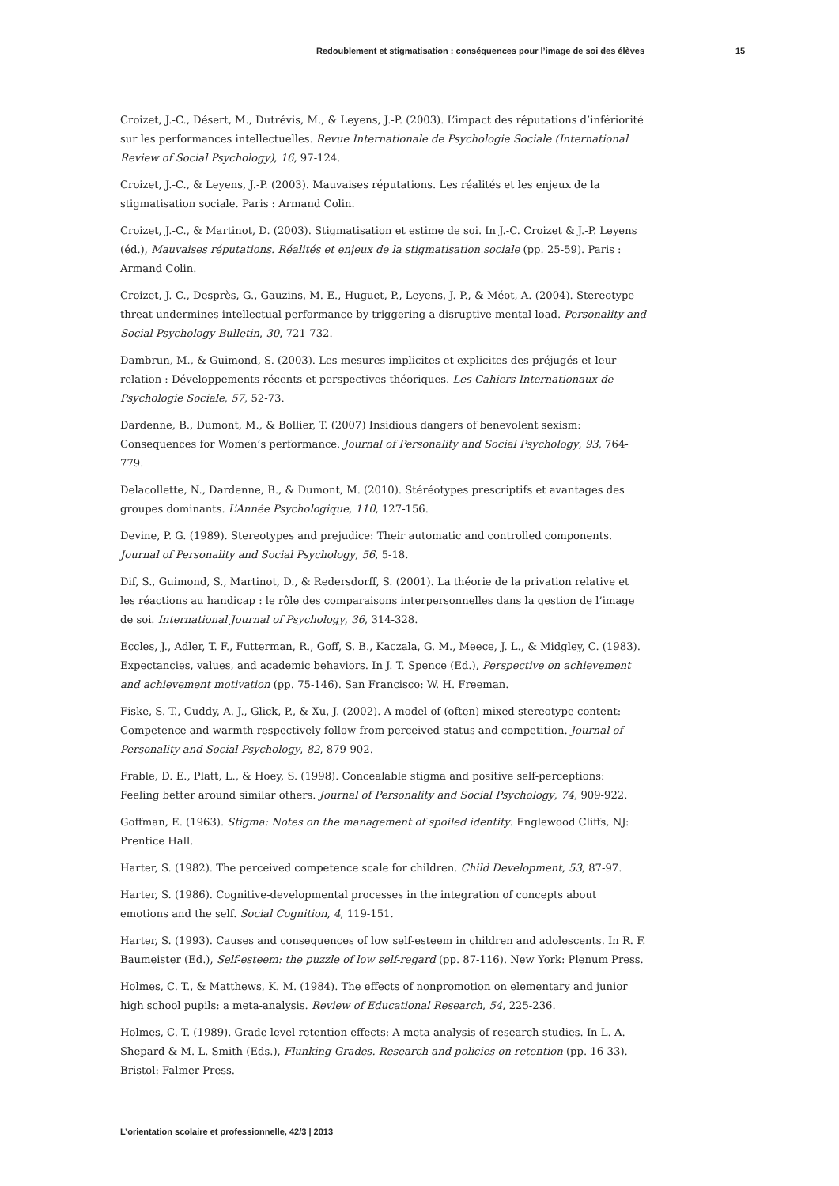Redoublement et stigmatisation : conséquences pour l’image de soi des élèves 15
Croizet, J.-C., Désert, M., Dutrévis, M., & Leyens, J.-P. (2003). L’impact des réputations d’infériorité sur les performances intellectuelles. Revue Internationale de Psychologie Sociale (International Review of Social Psychology), 16, 97-124.
Croizet, J.-C., & Leyens, J.-P. (2003). Mauvaises réputations. Les réalités et les enjeux de la stigmatisation sociale. Paris : Armand Colin.
Croizet, J.-C., & Martinot, D. (2003). Stigmatisation et estime de soi. In J.-C. Croizet & J.-P. Leyens (éd.), Mauvaises réputations. Réalités et enjeux de la stigmatisation sociale (pp. 25-59). Paris : Armand Colin.
Croizet, J.-C., Desprès, G., Gauzins, M.-E., Huguet, P., Leyens, J.-P., & Méot, A. (2004). Stereotype threat undermines intellectual performance by triggering a disruptive mental load. Personality and Social Psychology Bulletin, 30, 721-732.
Dambrun, M., & Guimond, S. (2003). Les mesures implicites et explicites des préjugés et leur relation : Développements récents et perspectives théoriques. Les Cahiers Internationaux de Psychologie Sociale, 57, 52-73.
Dardenne, B., Dumont, M., & Bollier, T. (2007) Insidious dangers of benevolent sexism: Consequences for Women’s performance. Journal of Personality and Social Psychology, 93, 764-779.
Delacollette, N., Dardenne, B., & Dumont, M. (2010). Stéréotypes prescriptifs et avantages des groupes dominants. L’Année Psychologique, 110, 127-156.
Devine, P. G. (1989). Stereotypes and prejudice: Their automatic and controlled components. Journal of Personality and Social Psychology, 56, 5-18.
Dif, S., Guimond, S., Martinot, D., & Redersdorff, S. (2001). La théorie de la privation relative et les réactions au handicap : le rôle des comparaisons interpersonnelles dans la gestion de l’image de soi. International Journal of Psychology, 36, 314-328.
Eccles, J., Adler, T. F., Futterman, R., Goff, S. B., Kaczala, G. M., Meece, J. L., & Midgley, C. (1983). Expectancies, values, and academic behaviors. In J. T. Spence (Ed.), Perspective on achievement and achievement motivation (pp. 75-146). San Francisco: W. H. Freeman.
Fiske, S. T., Cuddy, A. J., Glick, P., & Xu, J. (2002). A model of (often) mixed stereotype content: Competence and warmth respectively follow from perceived status and competition. Journal of Personality and Social Psychology, 82, 879-902.
Frable, D. E., Platt, L., & Hoey, S. (1998). Concealable stigma and positive self-perceptions: Feeling better around similar others. Journal of Personality and Social Psychology, 74, 909-922.
Goffman, E. (1963). Stigma: Notes on the management of spoiled identity. Englewood Cliffs, NJ: Prentice Hall.
Harter, S. (1982). The perceived competence scale for children. Child Development, 53, 87-97.
Harter, S. (1986). Cognitive-developmental processes in the integration of concepts about emotions and the self. Social Cognition, 4, 119-151.
Harter, S. (1993). Causes and consequences of low self-esteem in children and adolescents. In R. F. Baumeister (Ed.), Self-esteem: the puzzle of low self-regard (pp. 87-116). New York: Plenum Press.
Holmes, C. T., & Matthews, K. M. (1984). The effects of nonpromotion on elementary and junior high school pupils: a meta-analysis. Review of Educational Research, 54, 225-236.
Holmes, C. T. (1989). Grade level retention effects: A meta-analysis of research studies. In L. A. Shepard & M. L. Smith (Eds.), Flunking Grades. Research and policies on retention (pp. 16-33). Bristol: Falmer Press.
L’orientation scolaire et professionnelle, 42/3 | 2013